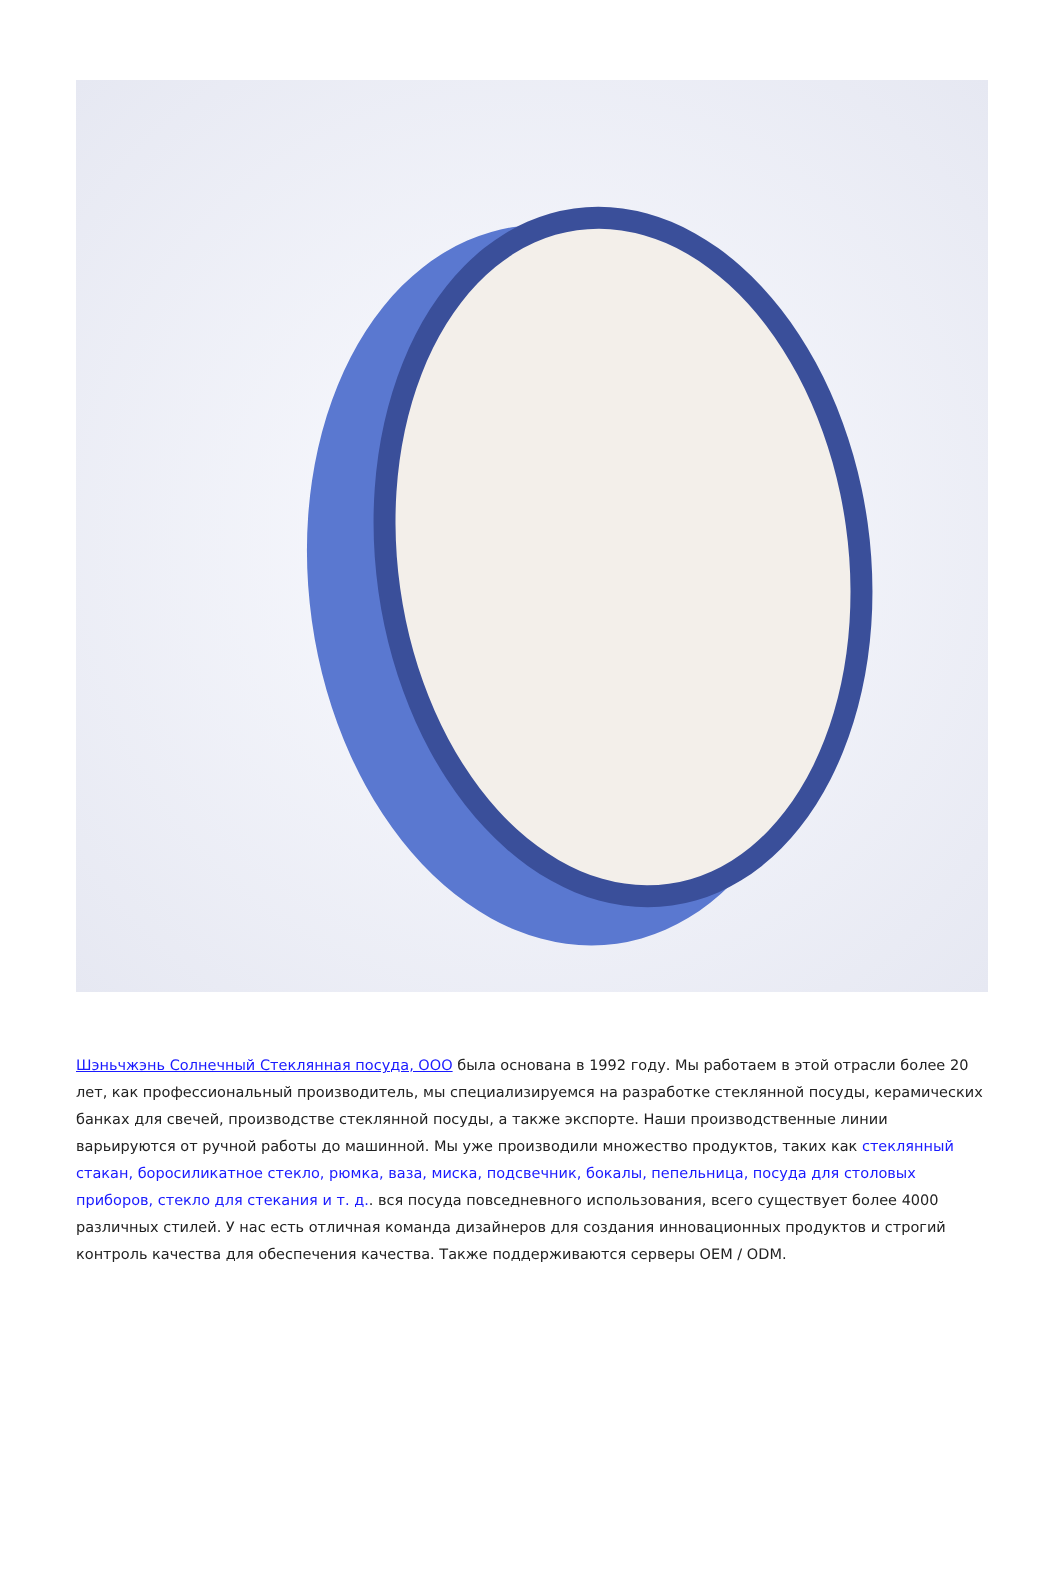Шэньчжэнь Солнечный Стеклянная посуда, ООО была основана в 1992 году. Мы работаем в этой отрасли более 20 лет, как профессиональный производитель, мы специализируемся на разработке стеклянной посуды, керамических банках для свечей, производстве стеклянной посуды, а также экспорте. Наши производственные линии варьируются от ручной работы до машинной. Мы уже производили множество продуктов, таких как стеклянный стакан, боросиликатное стекло, рюмка, ваза, миска, подсвечник, бокалы, пепельница, посуда для столовых приборов, стекло для стекания и т. д.. вся посуда повседневного использования, всего существует более 4000 различных стилей. У нас есть отличная команда дизайнеров для создания инновационных продуктов и строгий контроль качества для обеспечения качества. Также поддерживаются серверы OEM / ODM.